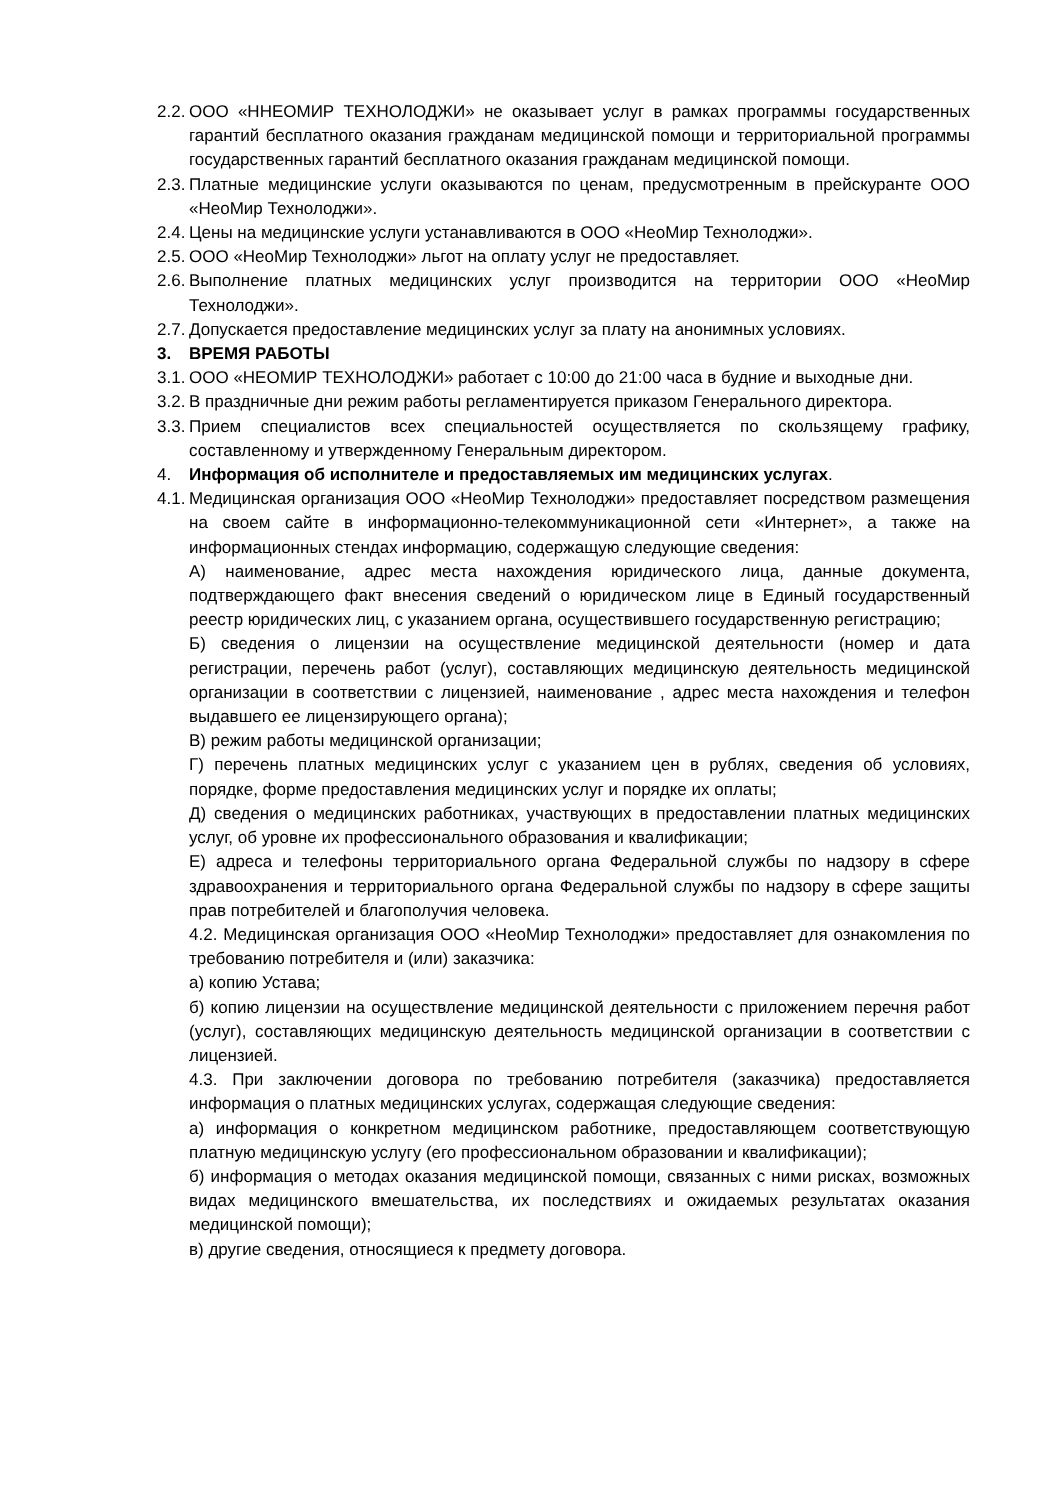2.2. ООО «ННЕОМИР ТЕХНОЛОДЖИ» не оказывает услуг в рамках программы государственных гарантий бесплатного оказания гражданам медицинской помощи и территориальной программы государственных гарантий бесплатного оказания гражданам медицинской помощи.
2.3. Платные медицинские услуги оказываются по ценам, предусмотренным в прейскуранте ООО «НеоМир Технолоджи».
2.4. Цены на медицинские услуги устанавливаются в ООО «НеоМир Технолоджи».
2.5. ООО «НеоМир Технолоджи» льгот на оплату услуг не предоставляет.
2.6. Выполнение платных медицинских услуг производится на территории ООО «НеоМир Технолоджи».
2.7. Допускается предоставление медицинских услуг за плату на анонимных условиях.
3. ВРЕМЯ РАБОТЫ
3.1. ООО «НЕОМИР ТЕХНОЛОДЖИ» работает с 10:00 до 21:00 часа в будние и выходные дни.
3.2. В праздничные дни режим работы регламентируется приказом Генерального директора.
3.3. Прием специалистов всех специальностей осуществляется по скользящему графику, составленному и утвержденному Генеральным директором.
4. Информация об исполнителе и предоставляемых им медицинских услугах.
4.1. Медицинская организация ООО «НеоМир Технолоджи» предоставляет посредством размещения на своем сайте в информационно-телекоммуникационной сети «Интернет», а также на информационных стендах информацию, содержащую следующие сведения:
А) наименование, адрес места нахождения юридического лица, данные документа, подтверждающего факт внесения сведений о юридическом лице в Единый государственный реестр юридических лиц, с указанием органа, осуществившего государственную регистрацию;
Б) сведения о лицензии на осуществление медицинской деятельности (номер и дата регистрации, перечень работ (услуг), составляющих медицинскую деятельность медицинской организации в соответствии с лицензией, наименование , адрес места нахождения и телефон выдавшего ее лицензирующего органа);
В) режим работы медицинской организации;
Г) перечень платных медицинских услуг с указанием цен в рублях, сведения об условиях, порядке, форме предоставления медицинских услуг и порядке их оплаты;
Д) сведения о медицинских работниках, участвующих в предоставлении платных медицинских услуг, об уровне их профессионального образования и квалификации;
Е) адреса и телефоны территориального органа Федеральной службы по надзору в сфере здравоохранения и территориального органа Федеральной службы по надзору в сфере защиты прав потребителей и благополучия человека.
4.2. Медицинская организация ООО «НеоМир Технолоджи» предоставляет для ознакомления по требованию потребителя и (или) заказчика:
а) копию Устава;
б) копию лицензии на осуществление медицинской деятельности с приложением перечня работ (услуг), составляющих медицинскую деятельность медицинской организации в соответствии с лицензией.
4.3. При заключении договора по требованию потребителя (заказчика) предоставляется информация о платных медицинских услугах, содержащая следующие сведения:
а) информация о конкретном медицинском работнике, предоставляющем соответствующую платную медицинскую услугу (его профессиональном образовании и квалификации);
б) информация о методах оказания медицинской помощи, связанных с ними рисках, возможных видах медицинского вмешательства, их последствиях и ожидаемых результатах оказания медицинской помощи);
в) другие сведения, относящиеся к предмету договора.